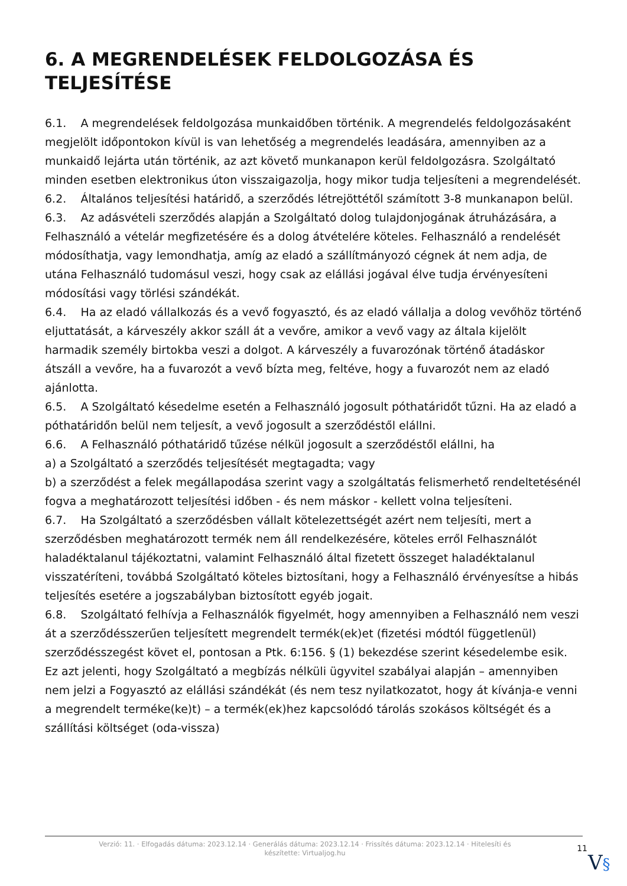6. A MEGRENDELÉSEK FELDOLGOZÁSA ÉS TELJESÍTÉSE
6.1. A megrendelések feldolgozása munkaidőben történik. A megrendelés feldolgozásaként megjelölt időpontokon kívül is van lehetőség a megrendelés leadására, amennyiben az a munkaidő lejárta után történik, az azt követő munkanapon kerül feldolgozásra. Szolgáltató minden esetben elektronikus úton visszaigazolja, hogy mikor tudja teljesíteni a megrendelését.
6.2. Általános teljesítési határidő, a szerződés létrejöttétől számított 3-8 munkanapon belül.
6.3. Az adásvételi szerződés alapján a Szolgáltató dolog tulajdonjogának átruházására, a Felhasználó a vételár megfizetésére és a dolog átvételére köteles. Felhasználó a rendelését módosíthatja, vagy lemondhatja, amíg az eladó a szállítmányozó cégnek át nem adja, de utána Felhasználó tudomásul veszi, hogy csak az elállási jogával élve tudja érvényesíteni módosítási vagy törlési szándékát.
6.4. Ha az eladó vállalkozás és a vevő fogyasztó, és az eladó vállalja a dolog vevőhöz történő eljuttatását, a kárveszély akkor száll át a vevőre, amikor a vevő vagy az általa kijelölt harmadik személy birtokba veszi a dolgot. A kárveszély a fuvarozónak történő átadáskor átszáll a vevőre, ha a fuvarozót a vevő bízta meg, feltéve, hogy a fuvarozót nem az eladó ajánlotta.
6.5. A Szolgáltató késedelme esetén a Felhasználó jogosult póthatáridőt tűzni. Ha az eladó a póthatáridőn belül nem teljesít, a vevő jogosult a szerződéstől elállni.
6.6. A Felhasználó póthatáridő tűzése nélkül jogosult a szerződéstől elállni, ha
a) a Szolgáltató a szerződés teljesítését megtagadta; vagy
b) a szerződést a felek megállapodása szerint vagy a szolgáltatás felismerhető rendeltetésénél fogva a meghatározott teljesítési időben - és nem máskor - kellett volna teljesíteni.
6.7. Ha Szolgáltató a szerződésben vállalt kötelezettségét azért nem teljesíti, mert a szerződésben meghatározott termék nem áll rendelkezésére, köteles erről Felhasználót haladéktalanul tájékoztatni, valamint Felhasználó által fizetett összeget haladéktalanul visszatéríteni, továbbá Szolgáltató köteles biztosítani, hogy a Felhasználó érvényesítse a hibás teljesítés esetére a jogszabályban biztosított egyéb jogait.
6.8. Szolgáltató felhívja a Felhasználók figyelmét, hogy amennyiben a Felhasználó nem veszi át a szerződésszerűen teljesített megrendelt termék(ek)et (fizetési módtól függetlenül) szerződésszegést követ el, pontosan a Ptk. 6:156. § (1) bekezdése szerint késedelembe esik.
Ez azt jelenti, hogy Szolgáltató a megbízás nélküli ügyvitel szabályai alapján – amennyiben nem jelzi a Fogyasztó az elállási szándékát (és nem tesz nyilatkozatot, hogy át kívánja-e venni a megrendelt terméke(ke)t) – a termék(ek)hez kapcsolódó tárolás szokásos költségét és a szállítási költséget (oda-vissza)
Verzió: 11. · Elfogadás dátuma: 2023.12.14 · Generálás dátuma: 2023.12.14 · Frissítés dátuma: 2023.12.14 · Hitelesíti és készítette: Virtualjog.hu
11
V§